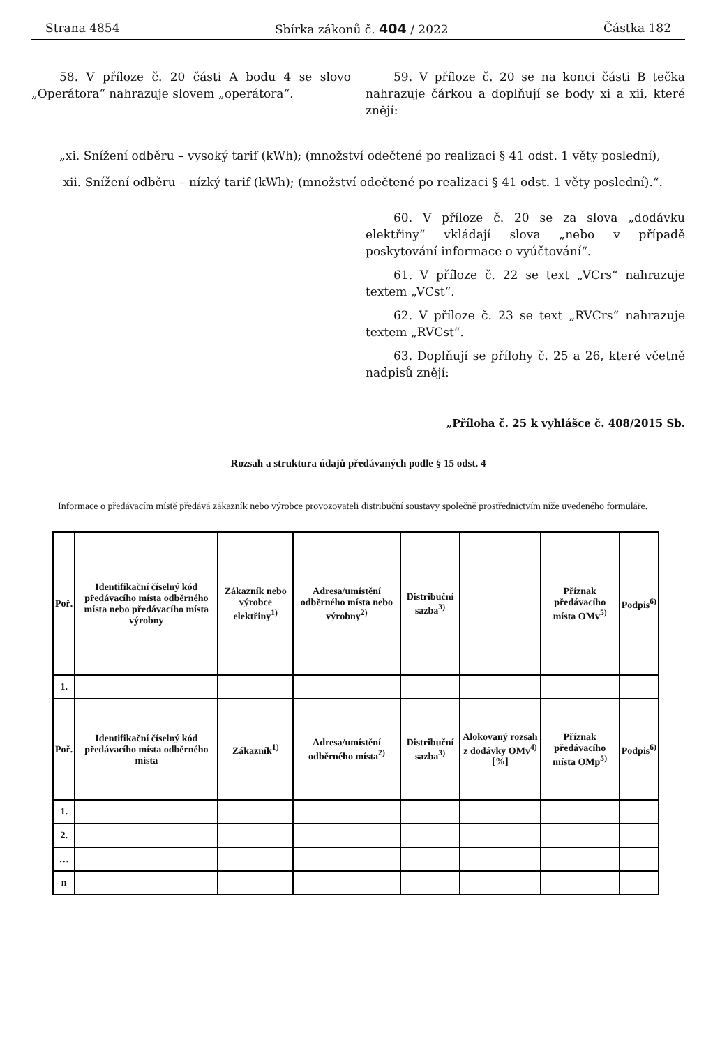Strana 4854 Sbírka zákonů č. 404 / 2022 Částka 182
58. V příloze č. 20 části A bodu 4 se slovo „Operátora“ nahrazuje slovem „operátora“.
59. V příloze č. 20 se na konci části B tečka nahrazuje čárkou a doplňují se body xi a xii, které znějí:
„xi. Snížení odběru – vysoký tarif (kWh); (množství odečtené po realizaci § 41 odst. 1 věty poslední),
xii. Snížení odběru – nízký tarif (kWh); (množství odečtené po realizaci § 41 odst. 1 věty poslední).“.
60. V příloze č. 20 se za slova „dodávku elektřiny“ vkládají slova „nebo v případě poskytování informace o vyúčtování“.
61. V příloze č. 22 se text „VCrs“ nahrazuje textem „VCst“.
62. V příloze č. 23 se text „RVCrs“ nahrazuje textem „RVCst“.
63. Doplňují se přílohy č. 25 a 26, které včetně nadpisů znějí:
„Příloha č. 25 k vyhlášce č. 408/2015 Sb.
Rozsah a struktura údajů předávaných podle § 15 odst. 4
Informace o předávacím místě předává zákazník nebo výrobce provozovateli distribuční soustavy společně prostřednictvím níže uvedeného formuláře.
| Poř. | Identifikační číselný kód předávacího místa odběrného místa nebo předávacího místa výrobny | Zákazník nebo výrobce elektřiny<sup>1)</sup> | Adresa/umístění odběrného místa nebo výrobny<sup>2)</sup> | Distribuční sazba<sup>3)</sup> | | Příznak předávacího místa OMv<sup>5)</sup> | Podpis<sup>6)</sup> |
| 1. | | | | | | | |
| Poř. | Identifikační číselný kód předávacího místa odběrného místa | Zákazník<sup>1)</sup> | Adresa/umístění odběrného místa<sup>2)</sup> | Distribuční sazba<sup>3)</sup> | Alokovaný rozsah z dodávky OMv<sup>4)</sup> [%] | Příznak předávacího místa OMp<sup>5)</sup> | Podpis<sup>6)</sup> |
| 1. | | | | | | | |
| 2. | | | | | | | |
| … | | | | | | | |
| n | | | | | | | |